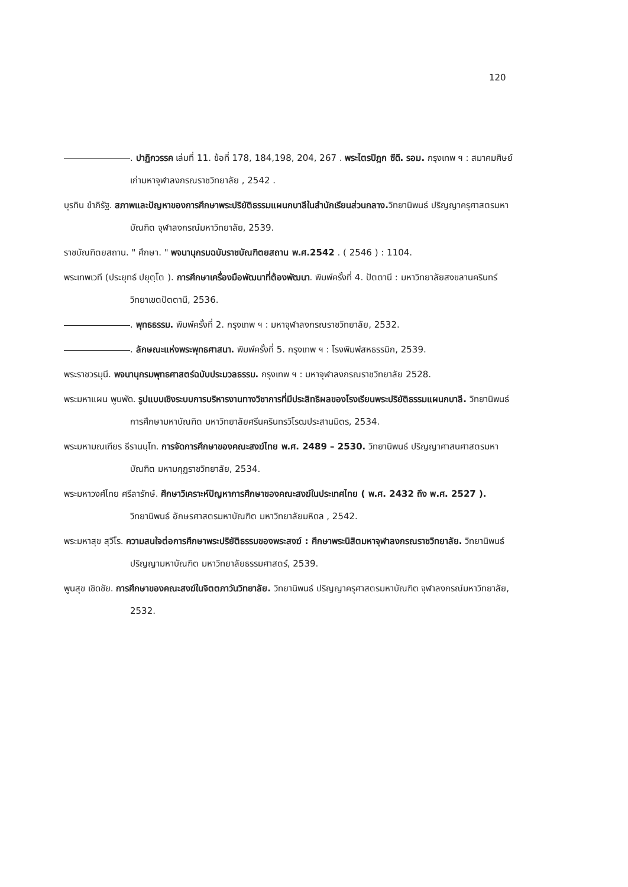120
. ปาฏิกวรรค เล่มที่ 11. ข้อที่ 178, 184,198, 204, 267 . พระไตรปิฎก ซีดี. รอม. กรุงเทพ ฯ : สมาคมศิษย์เก่ามหาจุฬาลงกรณราชวิทยาลัย , 2542 .
บุรทิน ขำภิรัฐ. สภาพและปัญหาของการศึกษาพระปริยัติธรรมแผนกบาลีในสำนักเรียนส่วนกลาง. วิทยานิพนธ์ ปริญญาครุศาสตรมหาบัณฑิต จุฬาลงกรณ์มหาวิทยาลัย, 2539.
ราชบัณฑิตยสถาน. " ศึกษา. " พจนานุกรมฉบับราชบัณฑิตยสถาน พ.ศ.2542 . ( 2546 ) : 1104.
พระเทพเวที (ประยุทธ์ ปยุตฺโต ). การศึกษาเครื่องมือพัฒนาที่ต้องพัฒนา. พิมพ์ครั้งที่ 4. ปัตตานี : มหาวิทยาลัยสงขลานครินทร์ วิทยาเขตปัตตานี, 2536.
. พุทธธรรม. พิมพ์ครั้งที่ 2. กรุงเทพ ฯ : มหาจุฬาลงกรณราชวิทยาลัย, 2532.
. ลักษณะแห่งพระพุทธศาสนา. พิมพ์ครั้งที่ 5. กรุงเทพ ฯ : โรงพิมพ์สหธรรมิก, 2539.
พระราชวรมุนี. พจนานุกรมพุทธศาสตร์ฉบับประมวลธรรม. กรุงเทพ ฯ : มหาจุฬาลงกรณราชวิทยาลัย 2528.
พระมหาแผน พูนพัด. รูปแบบเชิงระบบการบริหารงานทางวิชาการที่มีประสิทธิผลของโรงเรียนพระปริยัติธรรมแผนกบาลี. วิทยานิพนธ์ การศึกษามหาบัณฑิต มหาวิทยาลัยศรีนครินทรวิโรฒประสานมิตร, 2534.
พระมหามณเฑียร ธีรานนฺโท. การจัดการศึกษาของคณะสงฆ์ไทย พ.ศ. 2489 – 2530. วิทยานิพนธ์ ปริญญาศาสนศาสตรมหาบัณฑิต มหามกุฏราชวิทยาลัย, 2534.
พระมหาวงศ์ไทย ศรีลารักษ์. ศึกษาวิเคราะห์ปัญหาการศึกษาของคณะสงฆ์ในประเทศไทย ( พ.ศ. 2432 ถึง พ.ศ. 2527 ). วิทยานิพนธ์ อักษรศาสตรมหาบัณฑิต มหาวิทยาลัยมหิดล , 2542.
พระมหาสุข สุวีโร. ความสนใจต่อการศึกษาพระปริยัติธรรมของพระสงฆ์ : ศึกษาพระนิสิตมหาจุฬาลงกรณราชวิทยาลัย. วิทยานิพนธ์ปริญญามหาบัณฑิต มหาวิทยาลัยธรรมศาสตร์, 2539.
พูนสุข เชิดชัย. การศึกษาของคณะสงฆ์ในจิตตภาวันวิทยาลัย. วิทยานิพนธ์ ปริญญาครุศาสตรมหาบัณฑิต จุฬาลงกรณ์มหาวิทยาลัย, 2532.